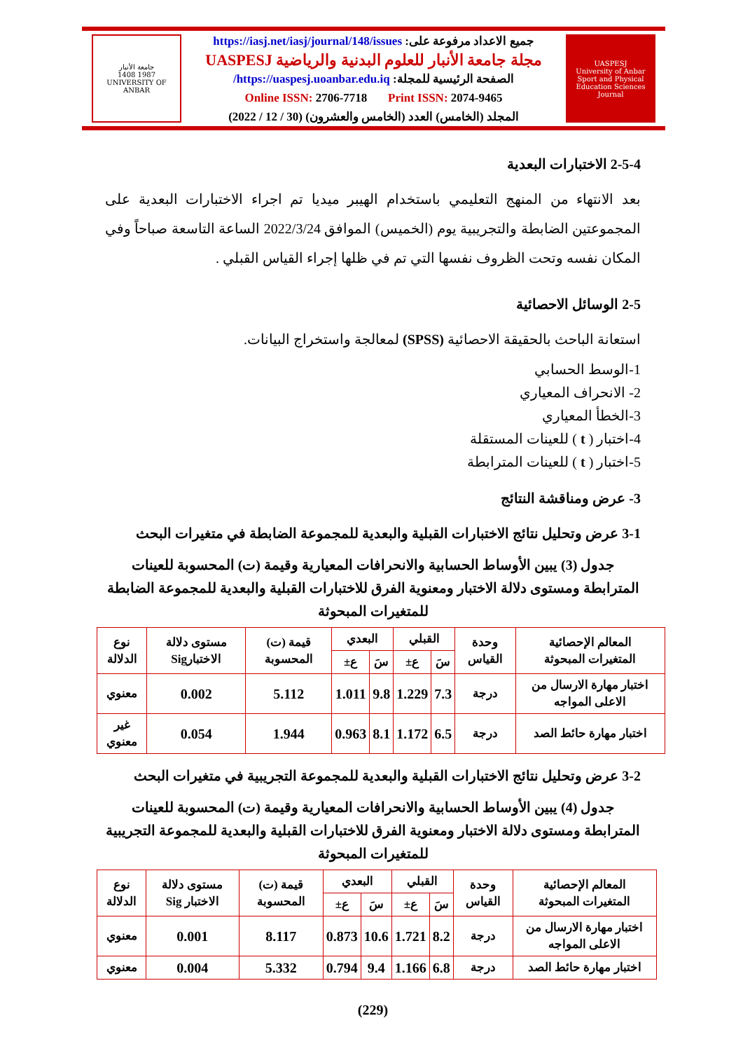UASPESJ
University of Anbar Sport and Physical Education Sciences Journal
جميع الاعداد مرفوعة على: https://iasj.net/iasj/journal/148/issues
مجلة جامعة الأنبار للعلوم البدنية والرياضية UASPESJ
الصفحة الرئيسية للمجلة: https://uaspesj.uoanbar.edu.iq/
Online ISSN: 2706-7718 Print ISSN: 2074-9465
المجلد (الخامس) العدد (الخامس والعشرون) (30 / 12 / 2022)
جامعة الأنبار
1987 1408
UNIVERSITY OF ANBAR
2-5-4 الاختبارات البعدية
بعد الانتهاء من المنهج التعليمي باستخدام الهيبر ميديا تم اجراء الاختبارات البعدية على المجموعتين الضابطة والتجريبية يوم (الخميس) الموافق 2022/3/24 الساعة التاسعة صباحاً وفي المكان نفسه وتحت الظروف نفسها التي تم في ظلها إجراء القياس القبلي .
2-5 الوسائل الاحصائية
استعانة الباحث بالحقيقة الاحصائية (SPSS) لمعالجة واستخراج البيانات.
1-الوسط الحسابي
2- الانحراف المعياري
3-الخطأ المعياري
4-اختبار ( t ) للعينات المستقلة
5-اختبار ( t ) للعينات المترابطة
3- عرض ومناقشة النتائج
3-1 عرض وتحليل نتائج الاختبارات القبلية والبعدية للمجموعة الضابطة في متغيرات البحث
جدول (3) يبين الأوساط الحسابية والانحرافات المعيارية وقيمة (ت) المحسوبة للعينات المترابطة ومستوى دلالة الاختبار ومعنوية الفرق للاختبارات القبلية والبعدية للمجموعة الضابطة للمتغيرات المبحوثة
| المعالم الإحصائية المتغيرات المبحوثة | وحدة القياس | القبلي | | البعدي | | قيمة (ت) المحسوبة | مستوى دلالة الاختبارSig | نوع الدلالة |
| --- | --- | --- | --- | --- | --- | --- | --- | --- |
| | | سَ | ع± | سَ | ع± | | | |
| اختبار مهارة الارسال من الاعلى المواجه | درجة | 7.3 | 1.229 | 9.8 | 1.011 | 5.112 | 0.002 | معنوي |
| اختبار مهارة حائط الصد | درجة | 6.5 | 1.172 | 8.1 | 0.963 | 1.944 | 0.054 | غير معنوي |
3-2 عرض وتحليل نتائج الاختبارات القبلية والبعدية للمجموعة التجريبية في متغيرات البحث
جدول (4) يبين الأوساط الحسابية والانحرافات المعيارية وقيمة (ت) المحسوبة للعينات المترابطة ومستوى دلالة الاختبار ومعنوية الفرق للاختبارات القبلية والبعدية للمجموعة التجريبية للمتغيرات المبحوثة
| المعالم الإحصائية المتغيرات المبحوثة | وحدة القياس | القبلي | | البعدي | | قيمة (ت) المحسوبة | مستوى دلالة الاختبار Sig | نوع الدلالة |
| --- | --- | --- | --- | --- | --- | --- | --- | --- |
| | | سَ | ع± | سَ | ع± | | | |
| اختبار مهارة الارسال من الاعلى المواجه | درجة | 8.2 | 1.721 | 10.6 | 0.873 | 8.117 | 0.001 | معنوي |
| اختبار مهارة حائط الصد | درجة | 6.8 | 1.166 | 9.4 | 0.794 | 5.332 | 0.004 | معنوي |
(229)